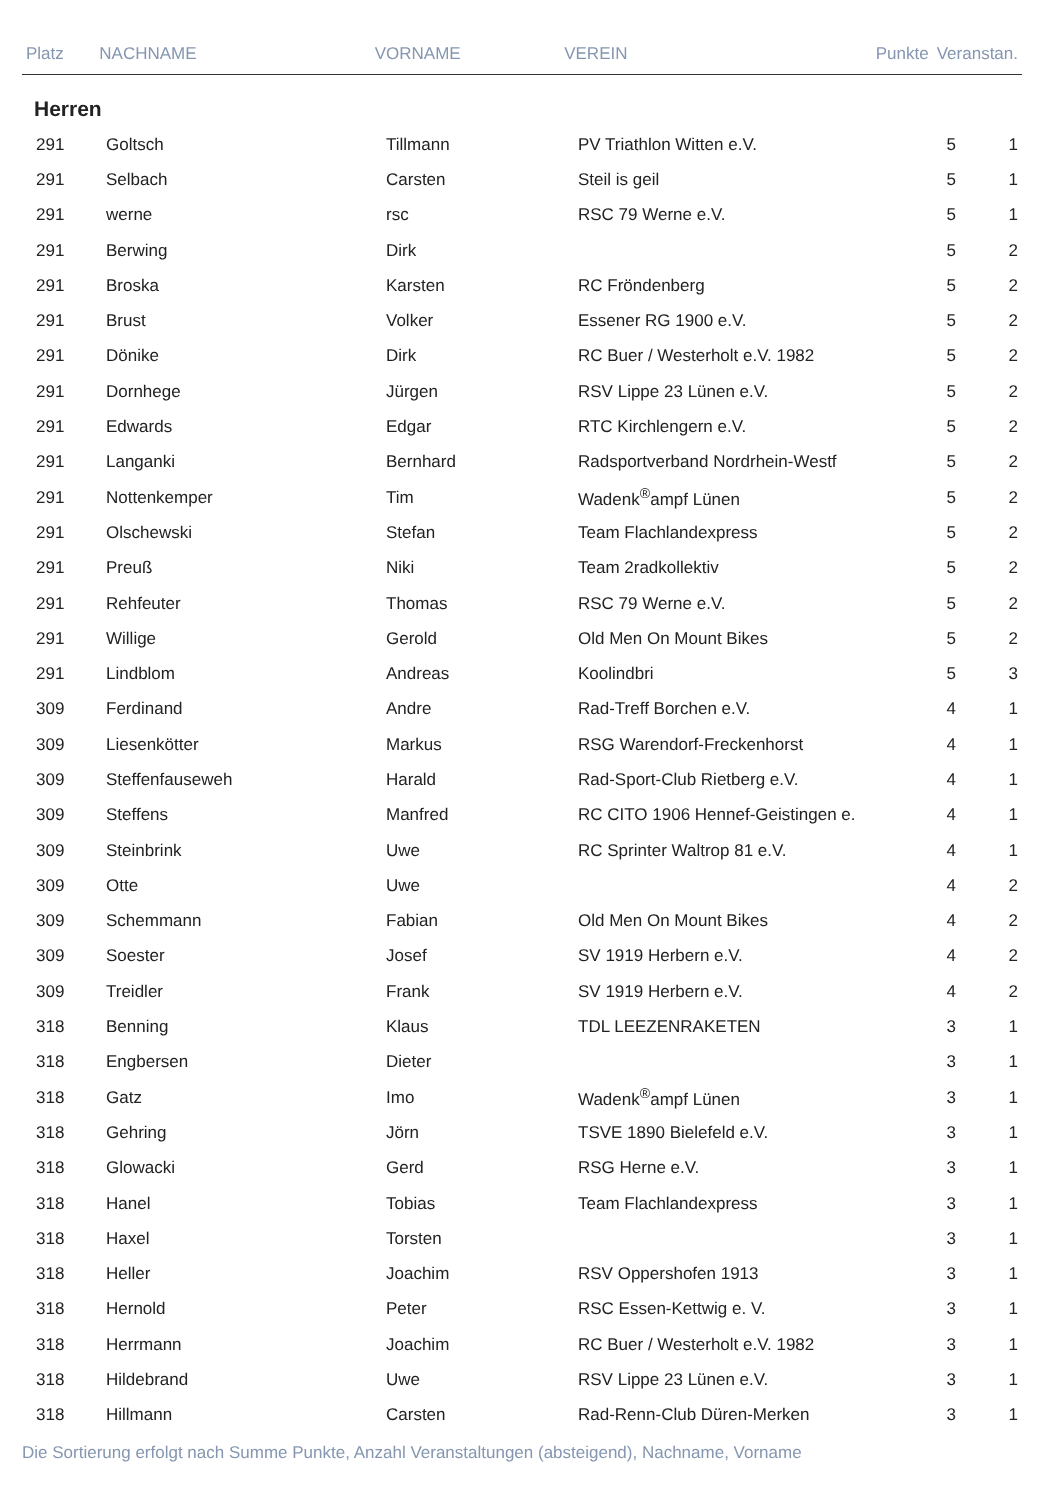| Platz | NACHNAME | VORNAME | VEREIN | Punkte | Veranstan. |
| --- | --- | --- | --- | --- | --- |
Herren
| 291 | Goltsch | Tillmann | PV Triathlon Witten e.V. | 5 | 1 |
| 291 | Selbach | Carsten | Steil is geil | 5 | 1 |
| 291 | werne | rsc | RSC 79 Werne e.V. | 5 | 1 |
| 291 | Berwing | Dirk | | 5 | 2 |
| 291 | Broska | Karsten | RC Fröndenberg | 5 | 2 |
| 291 | Brust | Volker | Essener RG 1900 e.V. | 5 | 2 |
| 291 | Dönike | Dirk | RC Buer / Westerholt e.V. 1982 | 5 | 2 |
| 291 | Dornhege | Jürgen | RSV Lippe 23 Lünen e.V. | 5 | 2 |
| 291 | Edwards | Edgar | RTC Kirchlengern e.V. | 5 | 2 |
| 291 | Langanki | Bernhard | Radsportverband Nordrhein-Westf | 5 | 2 |
| 291 | Nottenkemper | Tim | Wadenk<sup>®</sup>ampf Lünen | 5 | 2 |
| 291 | Olschewski | Stefan | Team Flachlandexpress | 5 | 2 |
| 291 | Preuß | Niki | Team 2radkollektiv | 5 | 2 |
| 291 | Rehfeuter | Thomas | RSC 79 Werne e.V. | 5 | 2 |
| 291 | Willige | Gerold | Old Men On Mount Bikes | 5 | 2 |
| 291 | Lindblom | Andreas | Koolindbri | 5 | 3 |
| 309 | Ferdinand | Andre | Rad-Treff Borchen e.V. | 4 | 1 |
| 309 | Liesenkötter | Markus | RSG Warendorf-Freckenhorst | 4 | 1 |
| 309 | Steffenfauseweh | Harald | Rad-Sport-Club Rietberg e.V. | 4 | 1 |
| 309 | Steffens | Manfred | RC CITO 1906 Hennef-Geistingen e. | 4 | 1 |
| 309 | Steinbrink | Uwe | RC Sprinter Waltrop 81 e.V. | 4 | 1 |
| 309 | Otte | Uwe | | 4 | 2 |
| 309 | Schemmann | Fabian | Old Men On Mount Bikes | 4 | 2 |
| 309 | Soester | Josef | SV 1919 Herbern e.V. | 4 | 2 |
| 309 | Treidler | Frank | SV 1919 Herbern e.V. | 4 | 2 |
| 318 | Benning | Klaus | TDL LEEZENRAKETEN | 3 | 1 |
| 318 | Engbersen | Dieter | | 3 | 1 |
| 318 | Gatz | Imo | Wadenk<sup>®</sup>ampf Lünen | 3 | 1 |
| 318 | Gehring | Jörn | TSVE 1890 Bielefeld e.V. | 3 | 1 |
| 318 | Glowacki | Gerd | RSG Herne e.V. | 3 | 1 |
| 318 | Hanel | Tobias | Team Flachlandexpress | 3 | 1 |
| 318 | Haxel | Torsten | | 3 | 1 |
| 318 | Heller | Joachim | RSV Oppershofen 1913 | 3 | 1 |
| 318 | Hernold | Peter | RSC Essen-Kettwig e. V. | 3 | 1 |
| 318 | Herrmann | Joachim | RC Buer / Westerholt e.V. 1982 | 3 | 1 |
| 318 | Hildebrand | Uwe | RSV Lippe 23 Lünen e.V. | 3 | 1 |
| 318 | Hillmann | Carsten | Rad-Renn-Club Düren-Merken | 3 | 1 |
Die Sortierung erfolgt nach Summe Punkte, Anzahl Veranstaltungen (absteigend), Nachname, Vorname